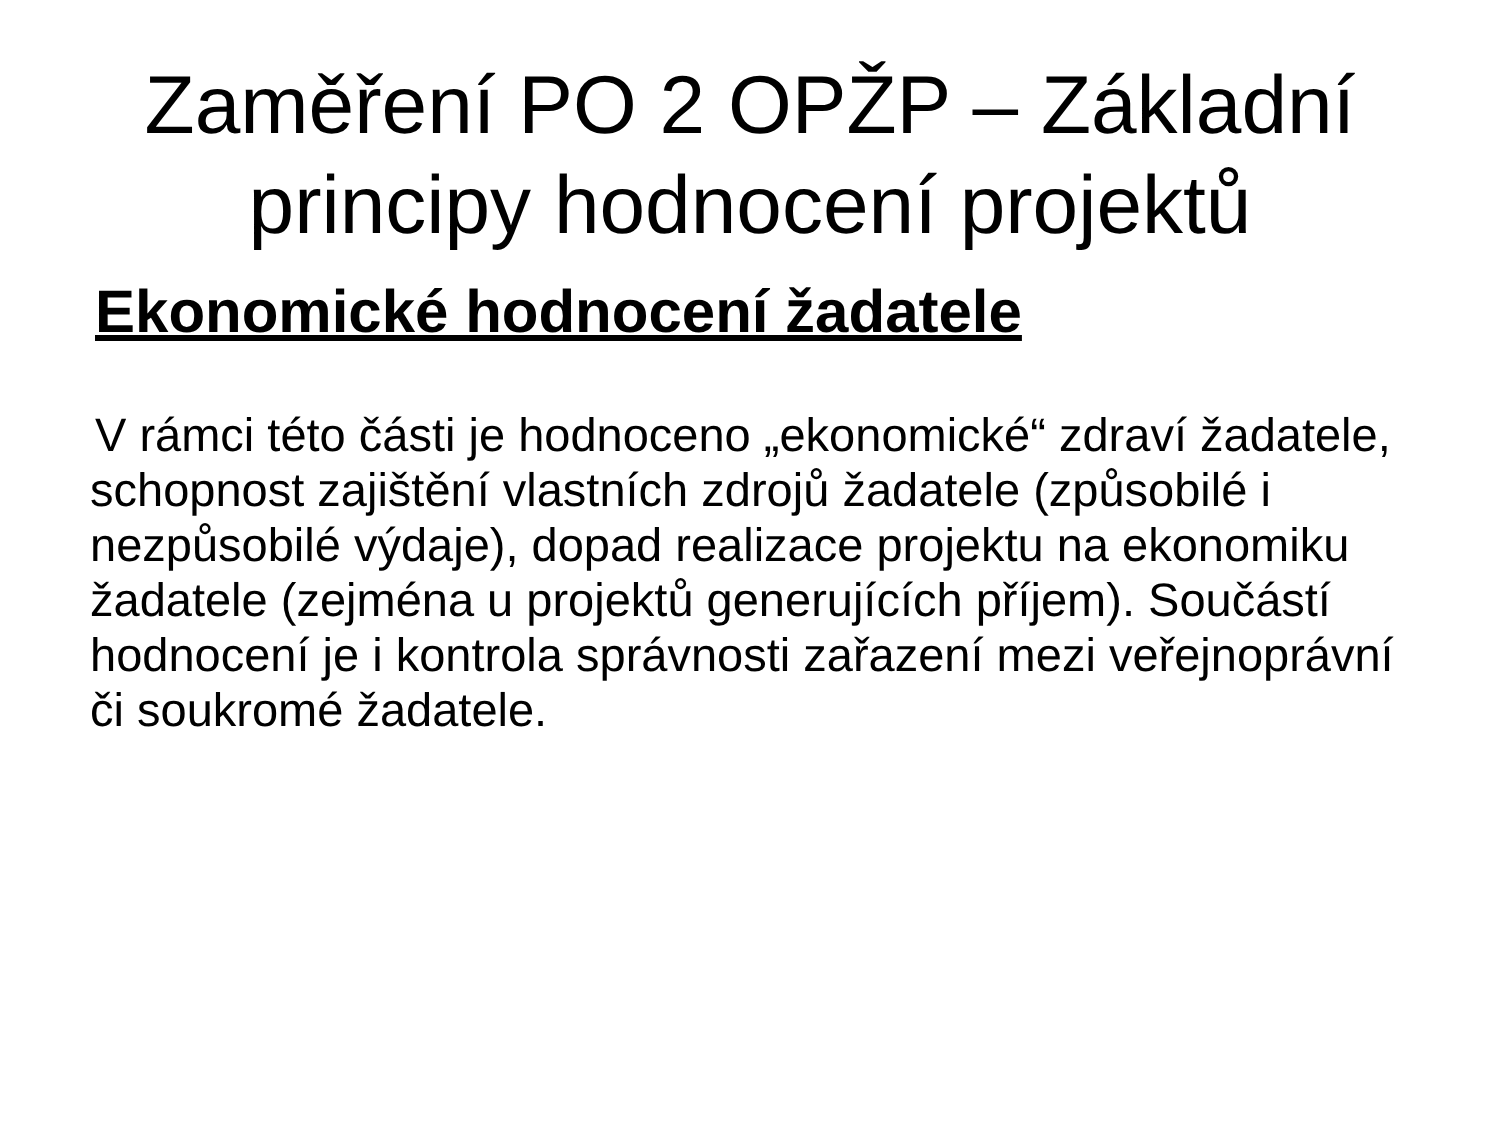Zaměření PO 2 OPŽP – Základní principy hodnocení projektů
Ekonomické hodnocení žadatele
V rámci této části je hodnoceno „ekonomické“ zdraví žadatele, schopnost zajištění vlastních zdrojů žadatele (způsobilé i nezpůsobilé výdaje), dopad realizace projektu na ekonomiku žadatele (zejména u projektů generujících příjem). Součástí hodnocení je i kontrola správnosti zařazení mezi veřejnoprávní či soukromé žadatele.